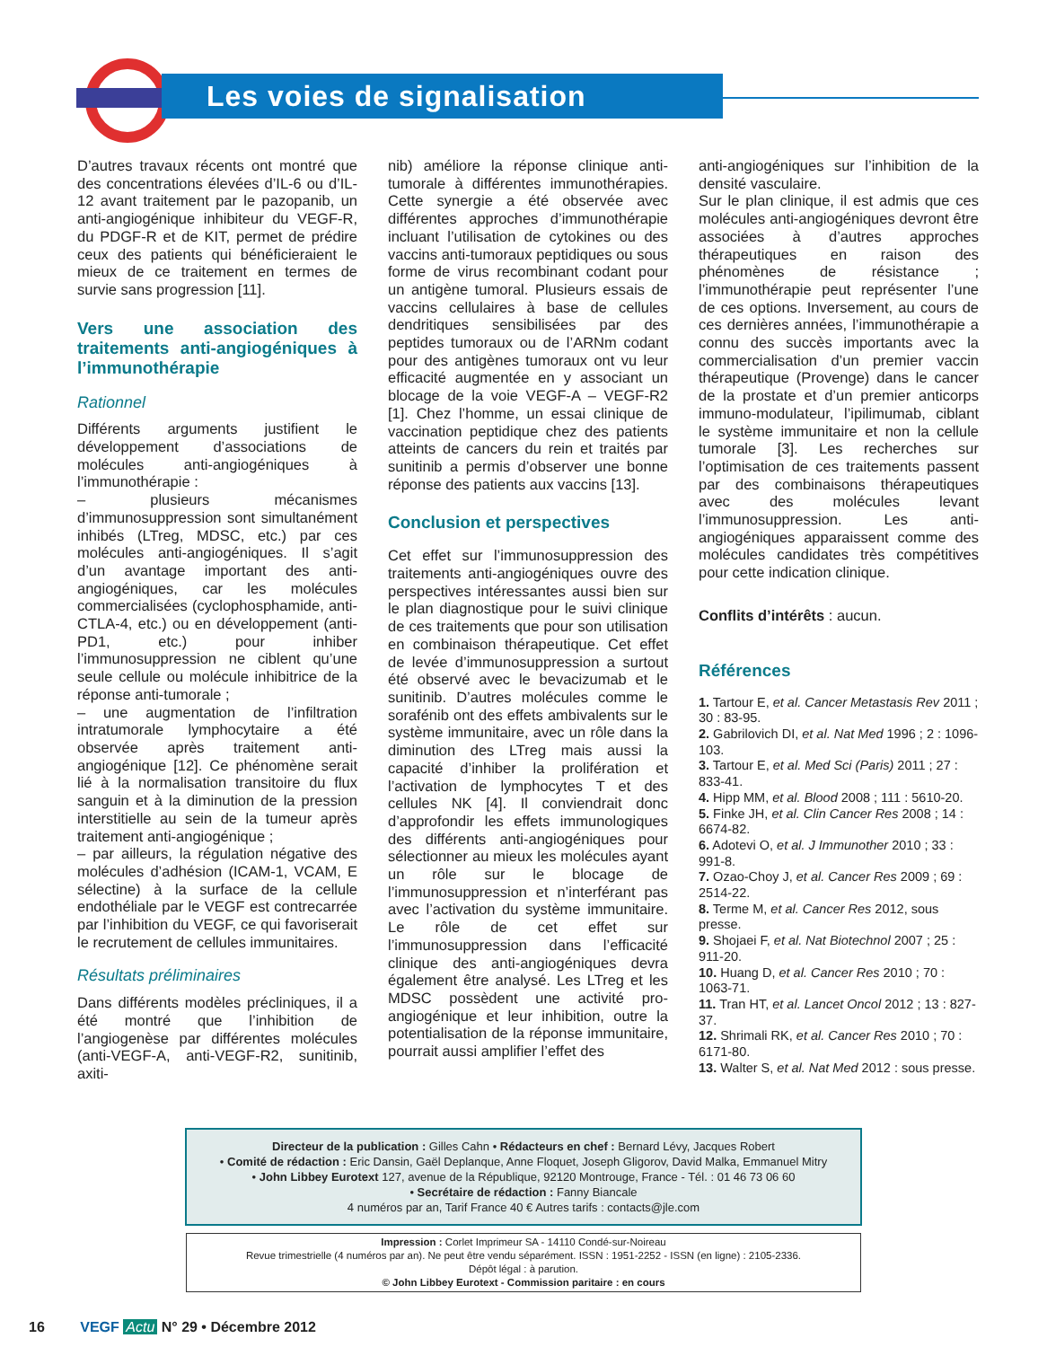Les voies de signalisation
D’autres travaux récents ont montré que des concentrations élevées d’IL-6 ou d’IL-12 avant traitement par le pazopanib, un anti-angiogénique inhibiteur du VEGF-R, du PDGF-R et de KIT, permet de prédire ceux des patients qui bénéficieraient le mieux de ce traitement en termes de survie sans progression [11].
Vers une association des traitements anti-angiogéniques à l’immunothérapie
Rationnel
Différents arguments justifient le développement d’associations de molécules anti-angiogéniques à l’immunothérapie :
– plusieurs mécanismes d’immunosuppression sont simultanément inhibés (LTreg, MDSC, etc.) par ces molécules anti-angiogéniques. Il s’agit d’un avantage important des anti-angiogéniques, car les molécules commercialisées (cyclophosphamide, anti-CTLA-4, etc.) ou en développement (anti-PD1, etc.) pour inhiber l’immunosuppression ne ciblent qu’une seule cellule ou molécule inhibitrice de la réponse anti-tumorale ;
– une augmentation de l’infiltration intratumorale lymphocytaire a été observée après traitement anti-angiogénique [12]. Ce phénomène serait lié à la normalisation transitoire du flux sanguin et à la diminution de la pression interstitielle au sein de la tumeur après traitement anti-angiogénique ;
– par ailleurs, la régulation négative des molécules d’adhésion (ICAM-1, VCAM, E sélectine) à la surface de la cellule endothéliale par le VEGF est contrecarrée par l’inhibition du VEGF, ce qui favoriserait le recrutement de cellules immunitaires.
Résultats préliminaires
Dans différents modèles précliniques, il a été montré que l’inhibition de l’angiogenèse par différentes molécules (anti-VEGF-A, anti-VEGF-R2, sunitinib, axiti-
nib) améliore la réponse clinique anti-tumorale à différentes immunothérapies. Cette synergie a été observée avec différentes approches d’immunothérapie incluant l’utilisation de cytokines ou des vaccins anti-tumoraux peptidiques ou sous forme de virus recombinant codant pour un antigène tumoral. Plusieurs essais de vaccins cellulaires à base de cellules dendritiques sensibilisées par des peptides tumoraux ou de l’ARNm codant pour des antigènes tumoraux ont vu leur efficacité augmentée en y associant un blocage de la voie VEGF-A – VEGF-R2 [1]. Chez l’homme, un essai clinique de vaccination peptidique chez des patients atteints de cancers du rein et traités par sunitinib a permis d’observer une bonne réponse des patients aux vaccins [13].
Conclusion et perspectives
Cet effet sur l’immunosuppression des traitements anti-angiogéniques ouvre des perspectives intéressantes aussi bien sur le plan diagnostique pour le suivi clinique de ces traitements que pour son utilisation en combinaison thérapeutique. Cet effet de levée d’immunosuppression a surtout été observé avec le bevacizumab et le sunitinib. D’autres molécules comme le sorafénib ont des effets ambivalents sur le système immunitaire, avec un rôle dans la diminution des LTreg mais aussi la capacité d’inhiber la prolifération et l’activation de lymphocytes T et des cellules NK [4]. Il conviendrait donc d’approfondir les effets immunologiques des différents anti-angiogéniques pour sélectionner au mieux les molécules ayant un rôle sur le blocage de l’immunosuppression et n’interférant pas avec l’activation du système immunitaire. Le rôle de cet effet sur l’immunosuppression dans l’efficacité clinique des anti-angiogéniques devra également être analysé. Les LTreg et les MDSC possèdent une activité pro-angiogénique et leur inhibition, outre la potentialisation de la réponse immunitaire, pourrait aussi amplifier l’effet des
anti-angiogéniques sur l’inhibition de la densité vasculaire.
Sur le plan clinique, il est admis que ces molécules anti-angiogéniques devront être associées à d’autres approches thérapeutiques en raison des phénomènes de résistance ; l’immunothérapie peut représenter l’une de ces options. Inversement, au cours de ces dernières années, l’immunothérapie a connu des succès importants avec la commercialisation d’un premier vaccin thérapeutique (Provenge) dans le cancer de la prostate et d’un premier anticorps immuno-modulateur, l’ipilimumab, ciblant le système immunitaire et non la cellule tumorale [3]. Les recherches sur l’optimisation de ces traitements passent par des combinaisons thérapeutiques avec des molécules levant l’immunosuppression. Les anti-angiogéniques apparaissent comme des molécules candidates très compétitives pour cette indication clinique.
Conflits d’intérêts : aucun.
Références
1. Tartour E, et al. Cancer Metastasis Rev 2011 ; 30 : 83-95.
2. Gabrilovich DI, et al. Nat Med 1996 ; 2 : 1096-103.
3. Tartour E, et al. Med Sci (Paris) 2011 ; 27 : 833-41.
4. Hipp MM, et al. Blood 2008 ; 111 : 5610-20.
5. Finke JH, et al. Clin Cancer Res 2008 ; 14 : 6674-82.
6. Adotevi O, et al. J Immunother 2010 ; 33 : 991-8.
7. Ozao-Choy J, et al. Cancer Res 2009 ; 69 : 2514-22.
8. Terme M, et al. Cancer Res 2012, sous presse.
9. Shojaei F, et al. Nat Biotechnol 2007 ; 25 : 911-20.
10. Huang D, et al. Cancer Res 2010 ; 70 : 1063-71.
11. Tran HT, et al. Lancet Oncol 2012 ; 13 : 827-37.
12. Shrimali RK, et al. Cancer Res 2010 ; 70 : 6171-80.
13. Walter S, et al. Nat Med 2012 : sous presse.
Directeur de la publication : Gilles Cahn • Rédacteurs en chef : Bernard Lévy, Jacques Robert
• Comité de rédaction : Eric Dansin, Gaël Deplanque, Anne Floquet, Joseph Gligorov, David Malka, Emmanuel Mitry
• John Libbey Eurotext 127, avenue de la République, 92120 Montrouge, France - Tél. : 01 46 73 06 60
• Secrétaire de rédaction : Fanny Biancale
4 numéros par an, Tarif France 40 € Autres tarifs : contacts@jle.com
Impression : Corlet Imprimeur SA - 14110 Condé-sur-Noireau
Revue trimestrielle (4 numéros par an). Ne peut être vendu séparément. ISSN : 1951-2252 - ISSN (en ligne) : 2105-2336.
Dépôt légal : à parution.
© John Libbey Eurotext - Commission paritaire : en cours
16 VEGF Actu N° 29 • Décembre 2012